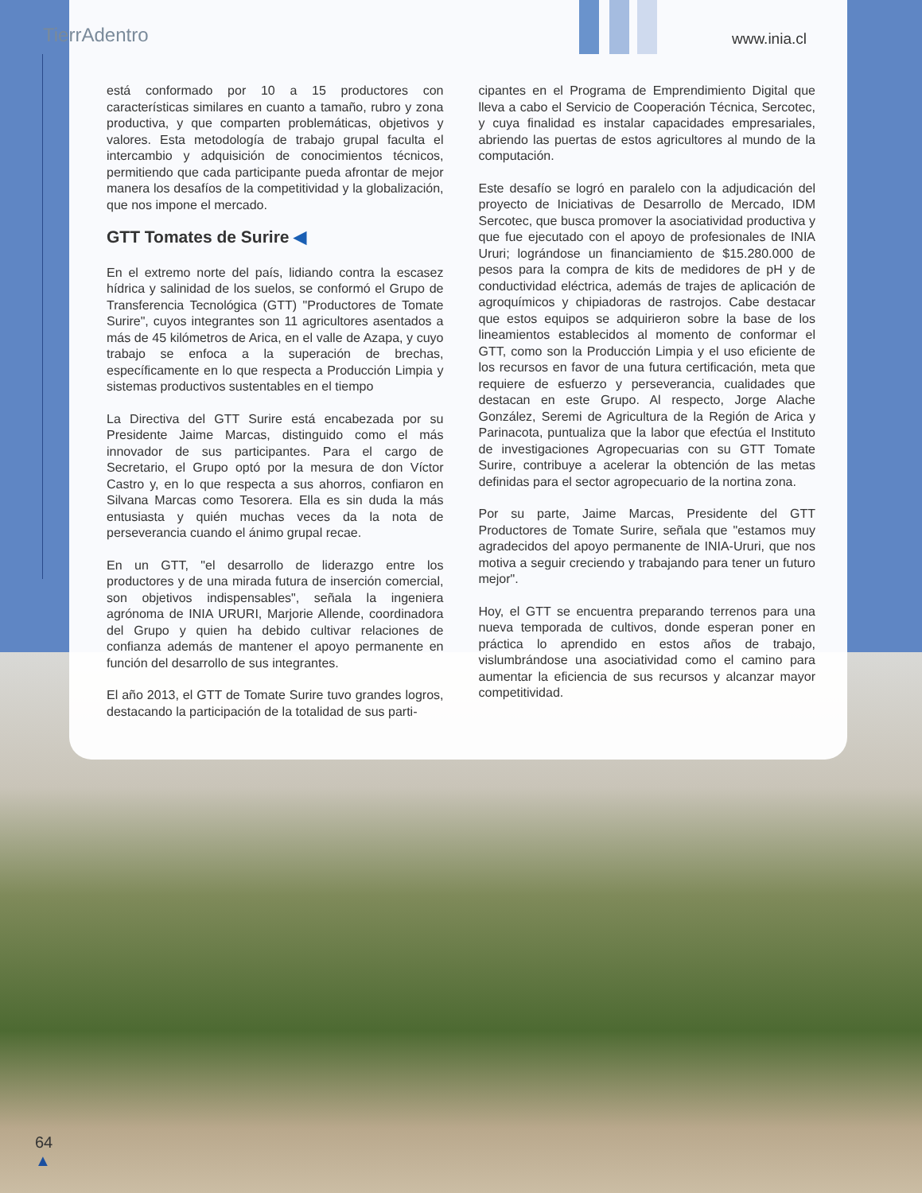TierrAdentro www.inia.cl
está conformado por 10 a 15 productores con características similares en cuanto a tamaño, rubro y zona productiva, y que comparten problemáticas, objetivos y valores. Esta metodología de trabajo grupal faculta el intercambio y adquisición de conocimientos técnicos, permitiendo que cada participante pueda afrontar de mejor manera los desafíos de la competitividad y la globalización, que nos impone el mercado.
GTT Tomates de Surire ◀
En el extremo norte del país, lidiando contra la escasez hídrica y salinidad de los suelos, se conformó el Grupo de Transferencia Tecnológica (GTT) "Productores de Tomate Surire", cuyos integrantes son 11 agricultores asentados a más de 45 kilómetros de Arica, en el valle de Azapa, y cuyo trabajo se enfoca a la superación de brechas, específicamente en lo que respecta a Producción Limpia y sistemas productivos sustentables en el tiempo
La Directiva del GTT Surire está encabezada por su Presidente Jaime Marcas, distinguido como el más innovador de sus participantes. Para el cargo de Secretario, el Grupo optó por la mesura de don Víctor Castro y, en lo que respecta a sus ahorros, confiaron en Silvana Marcas como Tesorera. Ella es sin duda la más entusiasta y quién muchas veces da la nota de perseverancia cuando el ánimo grupal recae.
En un GTT, "el desarrollo de liderazgo entre los productores y de una mirada futura de inserción comercial, son objetivos indispensables", señala la ingeniera agrónoma de INIA URURI, Marjorie Allende, coordinadora del Grupo y quien ha debido cultivar relaciones de confianza además de mantener el apoyo permanente en función del desarrollo de sus integrantes.
El año 2013, el GTT de Tomate Surire tuvo grandes logros, destacando la participación de la totalidad de sus parti-
cipantes en el Programa de Emprendimiento Digital que lleva a cabo el Servicio de Cooperación Técnica, Sercotec, y cuya finalidad es instalar capacidades empresariales, abriendo las puertas de estos agricultores al mundo de la computación.
Este desafío se logró en paralelo con la adjudicación del proyecto de Iniciativas de Desarrollo de Mercado, IDM Sercotec, que busca promover la asociatividad productiva y que fue ejecutado con el apoyo de profesionales de INIA Ururi; lográndose un financiamiento de $15.280.000 de pesos para la compra de kits de medidores de pH y de conductividad eléctrica, además de trajes de aplicación de agroquímicos y chipiadoras de rastrojos. Cabe destacar que estos equipos se adquirieron sobre la base de los lineamientos establecidos al momento de conformar el GTT, como son la Producción Limpia y el uso eficiente de los recursos en favor de una futura certificación, meta que requiere de esfuerzo y perseverancia, cualidades que destacan en este Grupo. Al respecto, Jorge Alache González, Seremi de Agricultura de la Región de Arica y Parinacota, puntualiza que la labor que efectúa el Instituto de investigaciones Agropecuarias con su GTT Tomate Surire, contribuye a acelerar la obtención de las metas definidas para el sector agropecuario de la nortina zona.
Por su parte, Jaime Marcas, Presidente del GTT Productores de Tomate Surire, señala que "estamos muy agradecidos del apoyo permanente de INIA-Ururi, que nos motiva a seguir creciendo y trabajando para tener un futuro mejor".
Hoy, el GTT se encuentra preparando terrenos para una nueva temporada de cultivos, donde esperan poner en práctica lo aprendido en estos años de trabajo, vislumbrándose una asociatividad como el camino para aumentar la eficiencia de sus recursos y alcanzar mayor competitividad.
64
▲